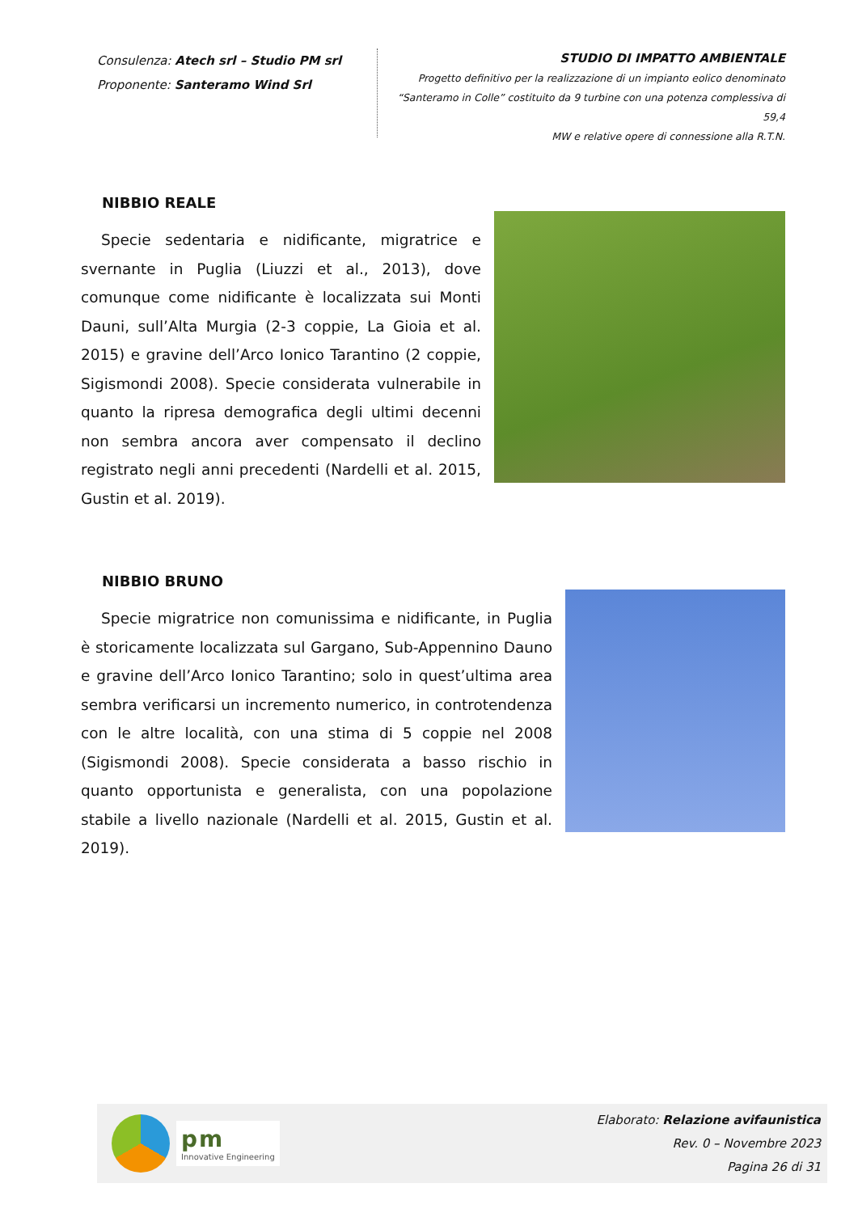Consulenza: Atech srl – Studio PM srl
Proponente: Santeramo Wind Srl
STUDIO DI IMPATTO AMBIENTALE
Progetto definitivo per la realizzazione di un impianto eolico denominato
“Santeramo in Colle” costituito da 9 turbine con una potenza complessiva di 59,4
MW e relative opere di connessione alla R.T.N.
NIBBIO REALE
Specie sedentaria e nidificante, migratrice e svernante in Puglia (Liuzzi et al., 2013), dove comunque come nidificante è localizzata sui Monti Dauni, sull’Alta Murgia (2-3 coppie, La Gioia et al. 2015) e gravine dell’Arco Ionico Tarantino (2 coppie, Sigismondi 2008). Specie considerata vulnerabile in quanto la ripresa demografica degli ultimi decenni non sembra ancora aver compensato il declino registrato negli anni precedenti (Nardelli et al. 2015, Gustin et al. 2019).
NIBBIO BRUNO
Specie migratrice non comunissima e nidificante, in Puglia è storicamente localizzata sul Gargano, Sub-Appennino Dauno e gravine dell’Arco Ionico Tarantino; solo in quest’ultima area sembra verificarsi un incremento numerico, in controtendenza con le altre località, con una stima di 5 coppie nel 2008 (Sigismondi 2008). Specie considerata a basso rischio in quanto opportunista e generalista, con una popolazione stabile a livello nazionale (Nardelli et al. 2015, Gustin et al. 2019).
pm
Innovative Engineering
Elaborato: Relazione avifaunistica
Rev. 0 – Novembre 2023
Pagina 26 di 31